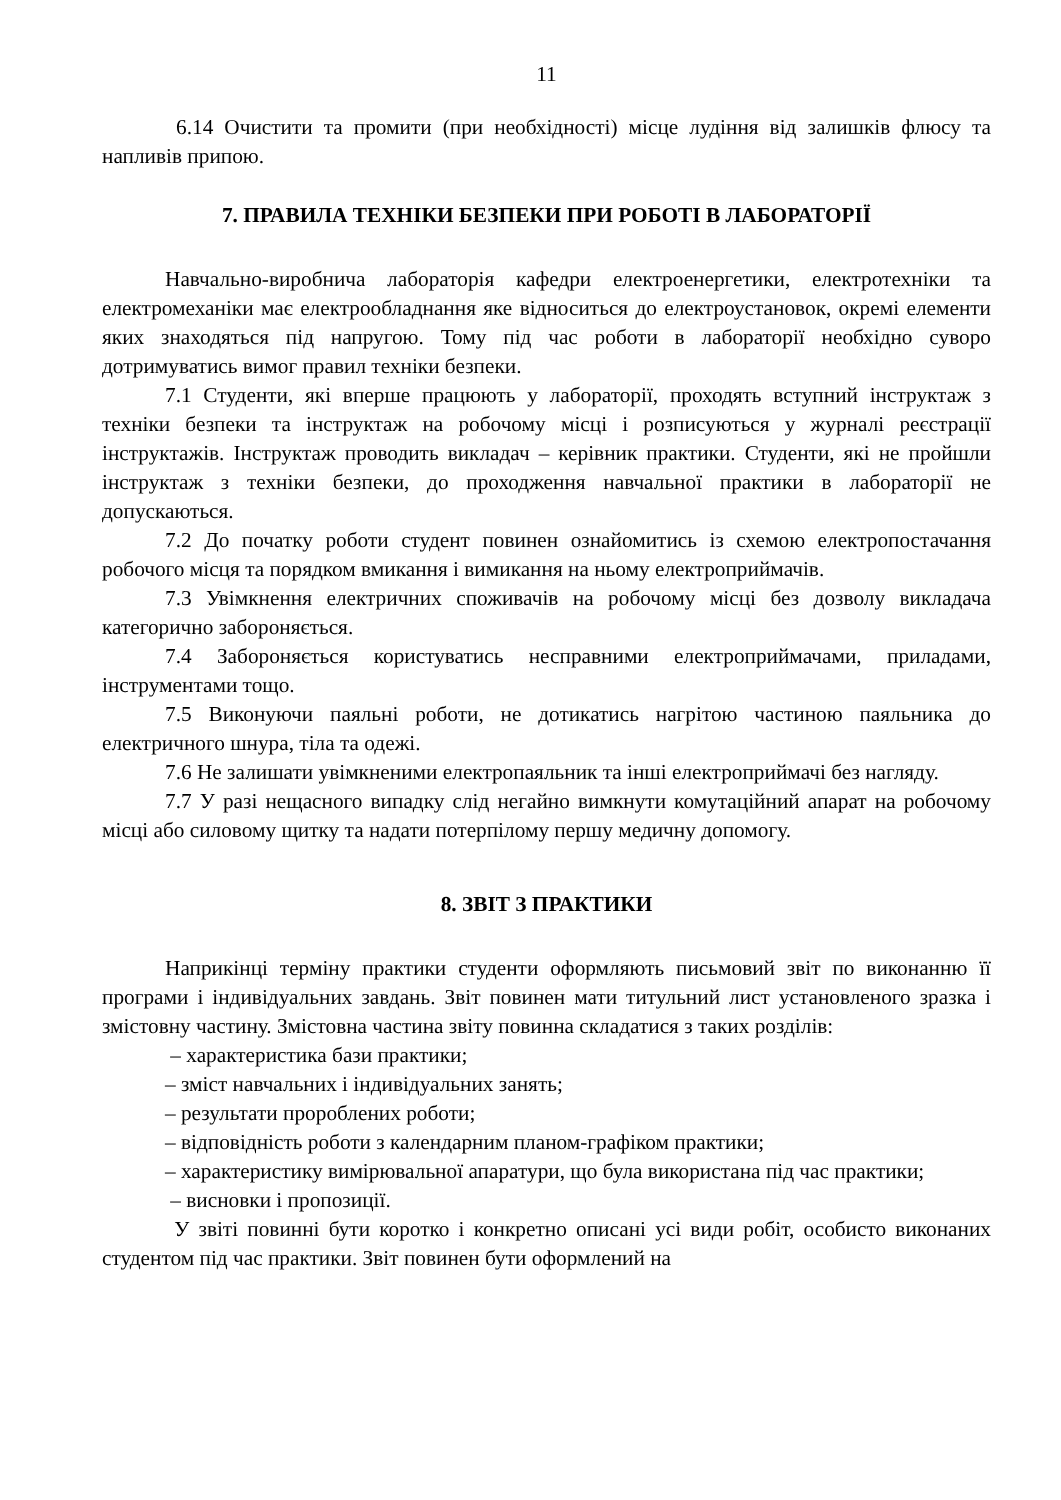11
6.14 Очистити та промити (при необхідності) місце лудіння від залишків флюсу та напливів припою.
7. ПРАВИЛА ТЕХНІКИ БЕЗПЕКИ ПРИ РОБОТІ В ЛАБОРАТОРІЇ
Навчально-виробнича лабораторія кафедри електроенергетики, електротехніки та електромеханіки має електрообладнання яке відноситься до електроустановок, окремі елементи яких знаходяться під напругою. Тому під час роботи в лабораторії необхідно суворо дотримуватись вимог правил техніки безпеки.
7.1 Студенти, які вперше працюють у лабораторії, проходять вступний інструктаж з техніки безпеки та інструктаж на робочому місці і розписуються у журналі реєстрації інструктажів. Інструктаж проводить викладач – керівник практики. Студенти, які не пройшли інструктаж з техніки безпеки, до проходження навчальної практики в лабораторії не допускаються.
7.2 До початку роботи студент повинен ознайомитись із схемою електропостачання робочого місця та порядком вмикання і вимикання на ньому електроприймачів.
7.3 Увімкнення електричних споживачів на робочому місці без дозволу викладача категорично забороняється.
7.4 Забороняється користуватись несправними електроприймачами, приладами, інструментами тощо.
7.5 Виконуючи паяльні роботи, не дотикатись нагрітою частиною паяльника до електричного шнура, тіла та одежі.
7.6 Не залишати увімкненими електропаяльник та інші електроприймачі без нагляду.
7.7 У разі нещасного випадку слід негайно вимкнути комутаційний апарат на робочому місці або силовому щитку та надати потерпілому першу медичну допомогу.
8. ЗВІТ З ПРАКТИКИ
Наприкінці терміну практики студенти оформляють письмовий звіт по виконанню її програми і індивідуальних завдань. Звіт повинен мати титульний лист установленого зразка і змістовну частину. Змістовна частина звіту повинна складатися з таких розділів:
– характеристика бази практики;
– зміст навчальних і індивідуальних занять;
– результати пророблених роботи;
– відповідність роботи з календарним планом-графіком практики;
– характеристику вимірювальної апаратури, що була використана під час практики;
– висновки і пропозиції.
У звіті повинні бути коротко і конкретно описані усі види робіт, особисто виконаних студентом під час практики. Звіт повинен бути оформлений на